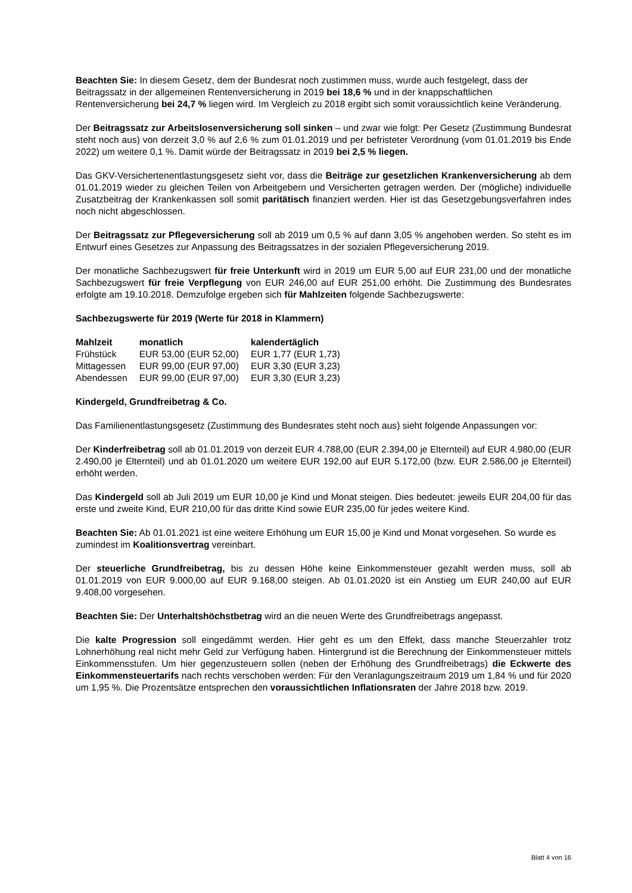Beachten Sie: In diesem Gesetz, dem der Bundesrat noch zustimmen muss, wurde auch festgelegt, dass der Beitragssatz in der allgemeinen Rentenversicherung in 2019 bei 18,6 % und in der knappschaftlichen Rentenversicherung bei 24,7 % liegen wird. Im Vergleich zu 2018 ergibt sich somit voraussichtlich keine Veränderung.
Der Beitragssatz zur Arbeitslosenversicherung soll sinken – und zwar wie folgt: Per Gesetz (Zustimmung Bundesrat steht noch aus) von derzeit 3,0 % auf 2,6 % zum 01.01.2019 und per befristeter Verordnung (vom 01.01.2019 bis Ende 2022) um weitere 0,1 %. Damit würde der Beitragssatz in 2019 bei 2,5 % liegen.
Das GKV-Versichertenentlastungsgesetz sieht vor, dass die Beiträge zur gesetzlichen Krankenversicherung ab dem 01.01.2019 wieder zu gleichen Teilen von Arbeitgebern und Versicherten getragen werden. Der (mögliche) individuelle Zusatzbeitrag der Krankenkassen soll somit paritätisch finanziert werden. Hier ist das Gesetzgebungsverfahren indes noch nicht abgeschlossen.
Der Beitragssatz zur Pflegeversicherung soll ab 2019 um 0,5 % auf dann 3,05 % angehoben werden. So steht es im Entwurf eines Gesetzes zur Anpassung des Beitragssatzes in der sozialen Pflegeversicherung 2019.
Der monatliche Sachbezugswert für freie Unterkunft wird in 2019 um EUR 5,00 auf EUR 231,00 und der monatliche Sachbezugswert für freie Verpflegung von EUR 246,00 auf EUR 251,00 erhöht. Die Zustimmung des Bundesrates erfolgte am 19.10.2018. Demzufolge ergeben sich für Mahlzeiten folgende Sachbezugswerte:
Sachbezugswerte für 2019 (Werte für 2018 in Klammern)
| Mahlzeit | monatlich | kalendertäglich |
| --- | --- | --- |
| Frühstück | EUR 53,00 (EUR 52,00) | EUR 1,77 (EUR 1,73) |
| Mittagessen | EUR 99,00 (EUR 97,00) | EUR 3,30 (EUR 3,23) |
| Abendessen | EUR 99,00 (EUR 97,00) | EUR 3,30 (EUR 3,23) |
Kindergeld, Grundfreibetrag & Co.
Das Familienentlastungsgesetz (Zustimmung des Bundesrates steht noch aus) sieht folgende Anpassungen vor:
Der Kinderfreibetrag soll ab 01.01.2019 von derzeit EUR 4.788,00 (EUR 2.394,00 je Elternteil) auf EUR 4.980,00 (EUR 2.490,00 je Elternteil) und ab 01.01.2020 um weitere EUR 192,00 auf EUR 5.172,00 (bzw. EUR 2.586,00 je Elternteil) erhöht werden.
Das Kindergeld soll ab Juli 2019 um EUR 10,00 je Kind und Monat steigen. Dies bedeutet: jeweils EUR 204,00 für das erste und zweite Kind, EUR 210,00 für das dritte Kind sowie EUR 235,00 für jedes weitere Kind.
Beachten Sie: Ab 01.01.2021 ist eine weitere Erhöhung um EUR 15,00 je Kind und Monat vorgesehen. So wurde es zumindest im Koalitionsvertrag vereinbart.
Der steuerliche Grundfreibetrag, bis zu dessen Höhe keine Einkommensteuer gezahlt werden muss, soll ab 01.01.2019 von EUR 9.000,00 auf EUR 9.168,00 steigen. Ab 01.01.2020 ist ein Anstieg um EUR 240,00 auf EUR 9.408,00 vorgesehen.
Beachten Sie: Der Unterhaltshöchstbetrag wird an die neuen Werte des Grundfreibetrags angepasst.
Die kalte Progression soll eingedämmt werden. Hier geht es um den Effekt, dass manche Steuerzahler trotz Lohnerhöhung real nicht mehr Geld zur Verfügung haben. Hintergrund ist die Berechnung der Einkommensteuer mittels Einkommensstufen. Um hier gegenzusteuern sollen (neben der Erhöhung des Grundfreibetrags) die Eckwerte des Einkommensteuertarifs nach rechts verschoben werden: Für den Veranlagungszeitraum 2019 um 1,84 % und für 2020 um 1,95 %. Die Prozentsätze entsprechen den voraussichtlichen Inflationsraten der Jahre 2018 bzw. 2019.
Blatt 4 von 16